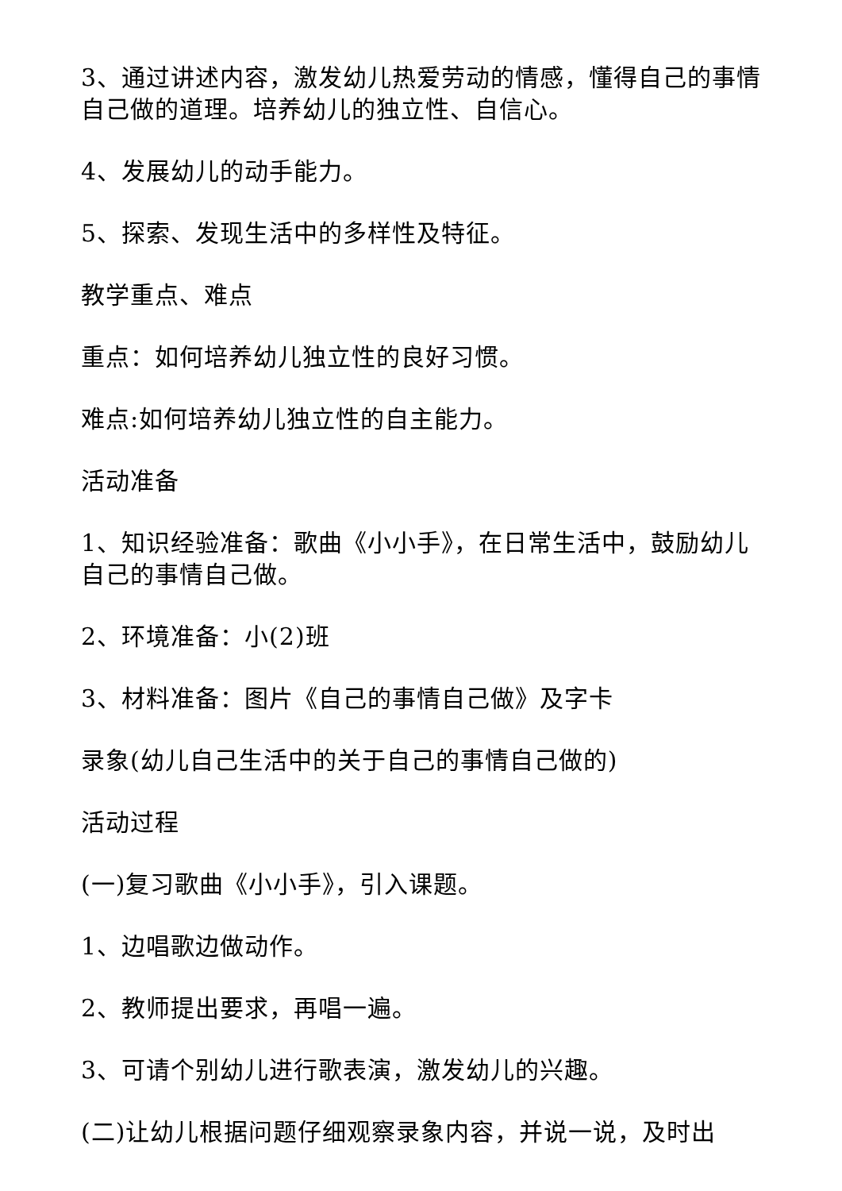3、通过讲述内容，激发幼儿热爱劳动的情感，懂得自己的事情自己做的道理。培养幼儿的独立性、自信心。
4、发展幼儿的动手能力。
5、探索、发现生活中的多样性及特征。
教学重点、难点
重点：如何培养幼儿独立性的良好习惯。
难点:如何培养幼儿独立性的自主能力。
活动准备
1、知识经验准备：歌曲《小小手》，在日常生活中，鼓励幼儿自己的事情自己做。
2、环境准备：小(2)班
3、材料准备：图片《自己的事情自己做》及字卡
录象(幼儿自己生活中的关于自己的事情自己做的)
活动过程
(一)复习歌曲《小小手》，引入课题。
1、边唱歌边做动作。
2、教师提出要求，再唱一遍。
3、可请个别幼儿进行歌表演，激发幼儿的兴趣。
(二)让幼儿根据问题仔细观察录象内容，并说一说，及时出